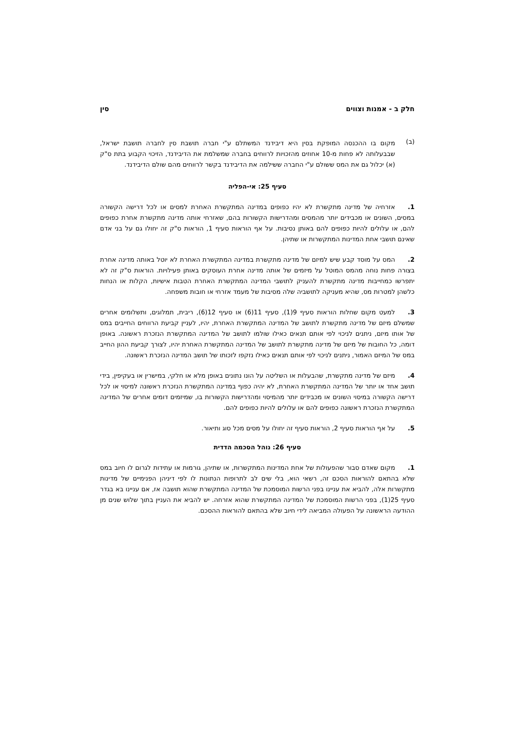חלק ב - אמנות וצווים סין
(ב)
מקום בו ההכנסה המופקת בסין היא דיבידנד המשתלם ע"י חברה תושבת סין לחברה תושבת ישראל, שבבעלותה לא פחות מ-10 אחוזים מהזכויות לרווחים בחברה שמשלמת את הדיבידנד, הזיכוי הקבוע בתת ס"ק (א) יכלול גם את המס ששולם ע"י החברה ששילמה את הדיבידנד בקשר לרווחים מהם שולם הדיבידנד.
סעיף 25: אי-הפליה
1. אזרחיה של מדינה מתקשרת לא יהיו כפופים במדינה המתקשרת האחרת למסים או לכל דרישה הקשורה במסים, השונים או מכבידים יותר מהמסים ומהדרישות הקשורות בהם, שאזרחי אותה מדינה מתקשרת אחרת כפופים להם, או עלולים להיות כפופים להם באותן נסיבות. על אף הוראות סעיף 1, הוראות ס"ק זה יחולו גם על בני אדם שאינם תושבי אחת המדינות המתקשרות או שתיהן.
2. המס על מוסד קבע שיש למיזם של מדינה מתקשרת במדינה המתקשרת האחרת לא יוטל באותה מדינה אחרת בצורה פחות נוחה מהמס המוטל על מיזמים של אותה מדינה אחרת העוסקים באותן פעילויות. הוראות ס"ק זה לא יתפרשו כמחייבות מדינה מתקשרת להעניק לתושבי המדינה המתקשרת האחרת הטבות אישיות, הקלות או הנחות כלשהן למטרות מס, שהיא מעניקה לתושביה שלה מסיבות של מעמד אזרחי או חובות משפחה.
3. למעט מקום שחלות הוראות סעיף 9(1), סעיף 11(6) או סעיף 12(6), ריבית, תמלוגים, ותשלומים אחרים שמשלם מיזם של מדינה מתקשרת לתושב של המדינה המתקשרת האחרת, יהיו, לעניין קביעת הרווחים החייבים במס של אותו מיזם, ניתנים לניכוי לפי אותם תנאים כאילו שולמו לתושב של המדינה המתקשרת הנזכרת ראשונה. באופן דומה, כל החובות של מיזם של מדינה מתקשרת לתושב של המדינה המתקשרת האחרת יהיו, לצורך קביעת ההון החייב במס של המיזם האמור, ניתנים לניכוי לפי אותם תנאים כאילו נזקפו לזכותו של תושב המדינה הנזכרת ראשונה.
4. מיזם של מדינה מתקשרת, שהבעלות או השליטה על הונו נתונים באופן מלא או חלקי, במישרין או בעקיפין, בידי תושב אחד או יותר של המדינה המתקשרת האחרת, לא יהיה כפוף במדינה המתקשרת הנזכרת ראשונה למיסוי או לכל דרישה הקשורה במיסוי השונים או מכבידים יותר מהמיסוי ומהדרישות הקשורות בו, שמיזמים דומים אחרים של המדינה המתקשרת הנזכרת ראשונה כפופים להם או עלולים להיות כפופים להם.
5. על אף הוראות סעיף 2, הוראות סעיף זה יחולו על מסים מכל סוג ותיאור.
סעיף 26: נוהל הסכמה הדדית
1. מקום שאדם סבור שהפעולות של אחת המדינות המתקשרות, או שתיהן, גורמות או עתידות לגרום לו חיוב במס שלא בהתאם להוראות הסכם זה, רשאי הוא, בלי שים לב לתרופות הנתונות לו לפי דיניהן הפנימיים של מדינות מתקשרות אלה, להביא את עניינו בפני הרשות המוסמכת של המדינה המתקשרת שהוא תושבה אז, אם עניינו בא בגדר סעיף 25(1), בפני הרשות המוסמכת של המדינה המתקשרת שהוא אזרחה. יש להביא את העניין בתוך שלוש שנים מן ההודעה הראשונה על הפעולה המביאה לידי חיוב שלא בהתאם להוראות ההסכם.